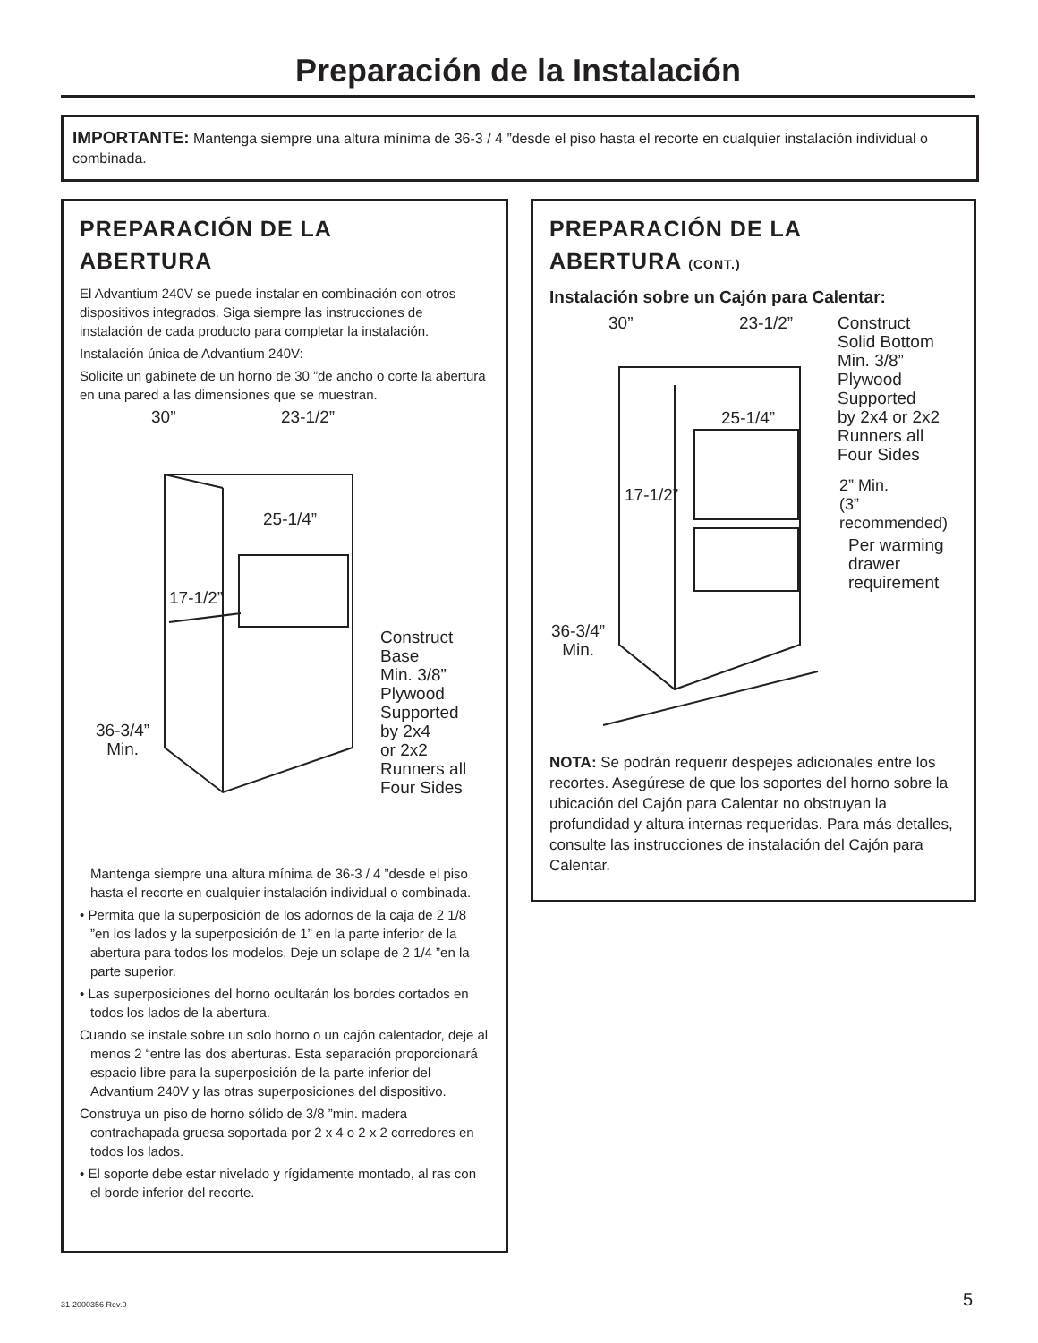Preparación de la Instalación
IMPORTANTE: Mantenga siempre una altura mínima de 36-3 / 4 ”desde el piso hasta el recorte en cualquier instalación individual o combinada.
PREPARACIÓN DE LA
ABERTURA
El Advantium 240V se puede instalar en combinación con otros dispositivos integrados. Siga siempre las instrucciones de instalación de cada producto para completar la instalación.
Instalación única de Advantium 240V:
Solicite un gabinete de un horno de 30 ”de ancho o corte la abertura en una pared a las dimensiones que se muestran.
30” 23-1/2”
25-1/4”
17-1/2”
36-3/4”
Min.
Construct
Base
Min. 3/8”
Plywood
Supported
by 2x4
or 2x2
Runners all
Four Sides
Mantenga siempre una altura mínima de 36-3 / 4 ”desde el piso hasta el recorte en cualquier instalación individual o combinada.
• Permita que la superposición de los adornos de la caja de 2 1/8 ”en los lados y la superposición de 1” en la parte inferior de la abertura para todos los modelos. Deje un solape de 2 1/4 ”en la parte superior.
• Las superposiciones del horno ocultarán los bordes cortados en todos los lados de la abertura.
Cuando se instale sobre un solo horno o un cajón calentador, deje al menos 2 “entre las dos aberturas. Esta separación proporcionará espacio libre para la superposición de la parte inferior del Advantium 240V y las otras superposiciones del dispositivo.
Construya un piso de horno sólido de 3/8 ”min. madera contrachapada gruesa soportada por 2 x 4 o 2 x 2 corredores en todos los lados.
• El soporte debe estar nivelado y rígidamente montado, al ras con el borde inferior del recorte.
PREPARACIÓN DE LA
ABERTURA (CONT.)
Instalación sobre un Cajón para Calentar:
30” 23-1/2” Construct
Solid Bottom
Min. 3/8”
Plywood
Supported
by 2x4 or 2x2
Runners all
Four Sides
25-1/4”
17-1/2” 2” Min.
(3”
recommended)
Per warming
drawer
requirement
36-3/4”
Min.
NOTA: Se podrán requerir despejes adicionales entre los recortes. Asegúrese de que los soportes del horno sobre la ubicación del Cajón para Calentar no obstruyan la profundidad y altura internas requeridas. Para más detalles, consulte las instrucciones de instalación del Cajón para Calentar.
31-2000356 Rev.0 5